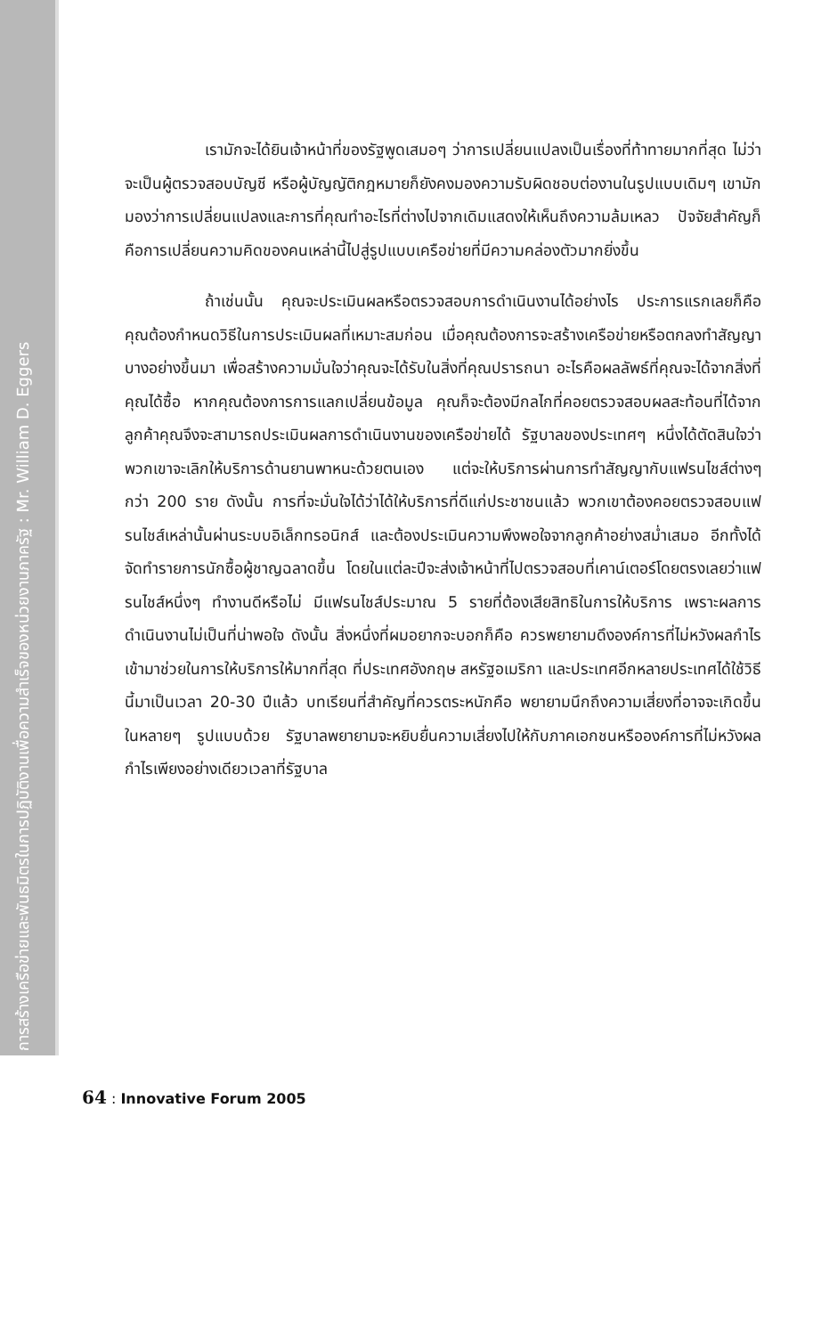การสร้างเครือข่ายและพันธมิตรในการปฏิบัติงานเพื่อความสำเร็จของหน่วยงานภาครัฐ : Mr. William D. Eggers
เรามักจะได้ยินเจ้าหน้าที่ของรัฐพูดเสมอๆ ว่าการเปลี่ยนแปลงเป็นเรื่องที่ท้าทายมากที่สุด ไม่ว่าจะเป็นผู้ตรวจสอบบัญชี หรือผู้บัญญัติกฎหมายก็ยังคงมองความรับผิดชอบต่องานในรูปแบบเดิมๆ เขามักมองว่าการเปลี่ยนแปลงและการที่คุณทำอะไรที่ต่างไปจากเดิมแสดงให้เห็นถึงความล้มเหลว ปัจจัยสำคัญก็คือการเปลี่ยนความคิดของคนเหล่านี้ไปสู่รูปแบบเครือข่ายที่มีความคล่องตัวมากยิ่งขึ้น
ถ้าเช่นนั้น คุณจะประเมินผลหรือตรวจสอบการดำเนินงานได้อย่างไร ประการแรกเลยก็คือ คุณต้องกำหนดวิธีในการประเมินผลที่เหมาะสมก่อน เมื่อคุณต้องการจะสร้างเครือข่ายหรือตกลงทำสัญญาบางอย่างขึ้นมา เพื่อสร้างความมั่นใจว่าคุณจะได้รับในสิ่งที่คุณปรารถนา อะไรคือผลลัพธ์ที่คุณจะได้จากสิ่งที่คุณได้ซื้อ หากคุณต้องการการแลกเปลี่ยนข้อมูล คุณก็จะต้องมีกลไกที่คอยตรวจสอบผลสะท้อนที่ได้จากลูกค้าคุณจึงจะสามารถประเมินผลการดำเนินงานของเครือข่ายได้ รัฐบาลของประเทศๆ หนึ่งได้ตัดสินใจว่าพวกเขาจะเลิกให้บริการด้านยานพาหนะด้วยตนเอง แต่จะให้บริการผ่านการทำสัญญากับแฟรนไชส์ต่างๆ กว่า 200 ราย ดังนั้น การที่จะมั่นใจได้ว่าได้ให้บริการที่ดีแก่ประชาชนแล้ว พวกเขาต้องคอยตรวจสอบแฟรนไชส์เหล่านั้นผ่านระบบอิเล็กทรอนิกส์ และต้องประเมินความพึงพอใจจากลูกค้าอย่างสม่ำเสมอ อีกทั้งได้จัดทำรายการนักซื้อผู้ชาญฉลาดขึ้น โดยในแต่ละปีจะส่งเจ้าหน้าที่ไปตรวจสอบที่เคาน์เตอร์โดยตรงเลยว่าแฟรนไชส์หนึ่งๆ ทำงานดีหรือไม่ มีแฟรนไชส์ประมาณ 5 รายที่ต้องเสียสิทธิในการให้บริการ เพราะผลการดำเนินงานไม่เป็นที่น่าพอใจ ดังนั้น สิ่งหนึ่งที่ผมอยากจะบอกก็คือ ควรพยายามดึงองค์การที่ไม่หวังผลกำไรเข้ามาช่วยในการให้บริการให้มากที่สุด ที่ประเทศอังกฤษ สหรัฐอเมริกา และประเทศอีกหลายประเทศได้ใช้วิธีนี้มาเป็นเวลา 20-30 ปีแล้ว บทเรียนที่สำคัญที่ควรตระหนักคือ พยายามนึกถึงความเสี่ยงที่อาจจะเกิดขึ้นในหลายๆ รูปแบบด้วย รัฐบาลพยายามจะหยิบยื่นความเสี่ยงไปให้กับภาคเอกชนหรือองค์การที่ไม่หวังผลกำไรเพียงอย่างเดียวเวลาที่รัฐบาล
64 : Innovative Forum 2005